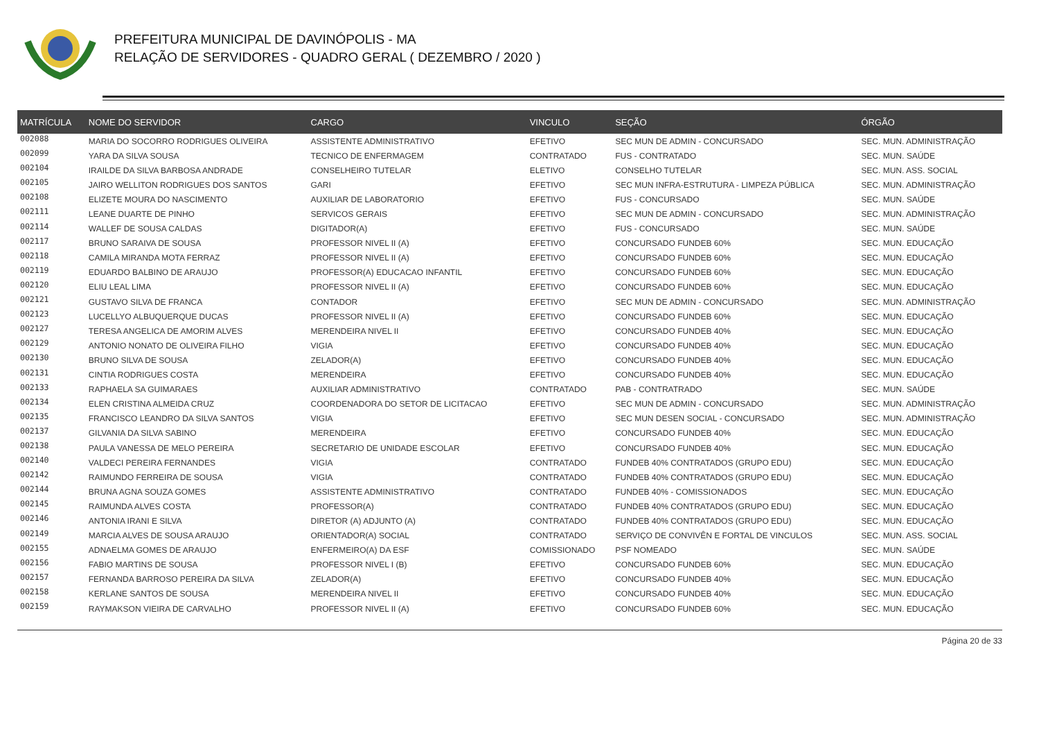PREFEITURA MUNICIPAL DE DAVINÓPOLIS - MA
RELAÇÃO DE SERVIDORES - QUADRO GERAL ( DEZEMBRO / 2020 )
| MATRÍCULA | NOME DO SERVIDOR | CARGO | VINCULO | SEÇÃO | ÓRGÃO |
| --- | --- | --- | --- | --- | --- |
| 002088 | MARIA DO SOCORRO RODRIGUES OLIVEIRA | ASSISTENTE ADMINISTRATIVO | EFETIVO | SEC MUN DE ADMIN - CONCURSADO | SEC. MUN. ADMINISTRAÇÃO |
| 002099 | YARA DA SILVA SOUSA | TECNICO DE ENFERMAGEM | CONTRATADO | FUS - CONTRATADO | SEC. MUN. SAÚDE |
| 002104 | IRAILDE DA SILVA BARBOSA ANDRADE | CONSELHEIRO TUTELAR | ELETIVO | CONSELHO TUTELAR | SEC. MUN. ASS. SOCIAL |
| 002105 | JAIRO WELLITON RODRIGUES DOS SANTOS | GARI | EFETIVO | SEC MUN INFRA-ESTRUTURA - LIMPEZA PÚBLICA | SEC. MUN. ADMINISTRAÇÃO |
| 002108 | ELIZETE MOURA DO NASCIMENTO | AUXILIAR DE LABORATORIO | EFETIVO | FUS - CONCURSADO | SEC. MUN. SAÚDE |
| 002111 | LEANE DUARTE DE PINHO | SERVICOS GERAIS | EFETIVO | SEC MUN DE ADMIN - CONCURSADO | SEC. MUN. ADMINISTRAÇÃO |
| 002114 | WALLEF DE SOUSA CALDAS | DIGITADOR(A) | EFETIVO | FUS - CONCURSADO | SEC. MUN. SAÚDE |
| 002117 | BRUNO SARAIVA DE SOUSA | PROFESSOR NIVEL II (A) | EFETIVO | CONCURSADO FUNDEB 60% | SEC. MUN. EDUCAÇÃO |
| 002118 | CAMILA MIRANDA MOTA FERRAZ | PROFESSOR NIVEL II (A) | EFETIVO | CONCURSADO FUNDEB 60% | SEC. MUN. EDUCAÇÃO |
| 002119 | EDUARDO BALBINO DE ARAUJO | PROFESSOR(A) EDUCACAO INFANTIL | EFETIVO | CONCURSADO FUNDEB 60% | SEC. MUN. EDUCAÇÃO |
| 002120 | ELIU LEAL LIMA | PROFESSOR NIVEL II (A) | EFETIVO | CONCURSADO FUNDEB 60% | SEC. MUN. EDUCAÇÃO |
| 002121 | GUSTAVO SILVA DE FRANCA | CONTADOR | EFETIVO | SEC MUN DE ADMIN - CONCURSADO | SEC. MUN. ADMINISTRAÇÃO |
| 002123 | LUCELLYO ALBUQUERQUE DUCAS | PROFESSOR NIVEL II (A) | EFETIVO | CONCURSADO FUNDEB 60% | SEC. MUN. EDUCAÇÃO |
| 002127 | TERESA ANGELICA DE AMORIM ALVES | MERENDEIRA NIVEL II | EFETIVO | CONCURSADO FUNDEB 40% | SEC. MUN. EDUCAÇÃO |
| 002129 | ANTONIO NONATO DE OLIVEIRA FILHO | VIGIA | EFETIVO | CONCURSADO FUNDEB 40% | SEC. MUN. EDUCAÇÃO |
| 002130 | BRUNO SILVA DE SOUSA | ZELADOR(A) | EFETIVO | CONCURSADO FUNDEB 40% | SEC. MUN. EDUCAÇÃO |
| 002131 | CINTIA RODRIGUES COSTA | MERENDEIRA | EFETIVO | CONCURSADO FUNDEB 40% | SEC. MUN. EDUCAÇÃO |
| 002133 | RAPHAELA SA GUIMARAES | AUXILIAR ADMINISTRATIVO | CONTRATADO | PAB - CONTRATRADO | SEC. MUN. SAÚDE |
| 002134 | ELEN CRISTINA ALMEIDA CRUZ | COORDENADORA DO SETOR DE LICITACAO | EFETIVO | SEC MUN DE ADMIN - CONCURSADO | SEC. MUN. ADMINISTRAÇÃO |
| 002135 | FRANCISCO LEANDRO DA SILVA SANTOS | VIGIA | EFETIVO | SEC MUN DESEN SOCIAL - CONCURSADO | SEC. MUN. ADMINISTRAÇÃO |
| 002137 | GILVANIA DA SILVA SABINO | MERENDEIRA | EFETIVO | CONCURSADO FUNDEB 40% | SEC. MUN. EDUCAÇÃO |
| 002138 | PAULA VANESSA DE MELO PEREIRA | SECRETARIO DE UNIDADE ESCOLAR | EFETIVO | CONCURSADO FUNDEB 40% | SEC. MUN. EDUCAÇÃO |
| 002140 | VALDECI PEREIRA FERNANDES | VIGIA | CONTRATADO | FUNDEB 40% CONTRATADOS (GRUPO EDU) | SEC. MUN. EDUCAÇÃO |
| 002142 | RAIMUNDO FERREIRA DE SOUSA | VIGIA | CONTRATADO | FUNDEB 40% CONTRATADOS (GRUPO EDU) | SEC. MUN. EDUCAÇÃO |
| 002144 | BRUNA AGNA SOUZA GOMES | ASSISTENTE ADMINISTRATIVO | CONTRATADO | FUNDEB 40% - COMISSIONADOS | SEC. MUN. EDUCAÇÃO |
| 002145 | RAIMUNDA ALVES COSTA | PROFESSOR(A) | CONTRATADO | FUNDEB 40% CONTRATADOS (GRUPO EDU) | SEC. MUN. EDUCAÇÃO |
| 002146 | ANTONIA IRANI E SILVA | DIRETOR (A) ADJUNTO (A) | CONTRATADO | FUNDEB 40% CONTRATADOS (GRUPO EDU) | SEC. MUN. EDUCAÇÃO |
| 002149 | MARCIA ALVES DE SOUSA ARAUJO | ORIENTADOR(A) SOCIAL | CONTRATADO | SERVIÇO DE CONVIVÊN E FORTAL DE VINCULOS | SEC. MUN. ASS. SOCIAL |
| 002155 | ADNAELMA GOMES DE ARAUJO | ENFERMEIRO(A) DA ESF | COMISSIONADO | PSF NOMEADO | SEC. MUN. SAÚDE |
| 002156 | FABIO MARTINS DE SOUSA | PROFESSOR NIVEL I (B) | EFETIVO | CONCURSADO FUNDEB 60% | SEC. MUN. EDUCAÇÃO |
| 002157 | FERNANDA BARROSO PEREIRA DA SILVA | ZELADOR(A) | EFETIVO | CONCURSADO FUNDEB 40% | SEC. MUN. EDUCAÇÃO |
| 002158 | KERLANE SANTOS DE SOUSA | MERENDEIRA NIVEL II | EFETIVO | CONCURSADO FUNDEB 40% | SEC. MUN. EDUCAÇÃO |
| 002159 | RAYMAKSON VIEIRA DE CARVALHO | PROFESSOR NIVEL II (A) | EFETIVO | CONCURSADO FUNDEB 60% | SEC. MUN. EDUCAÇÃO |
Página 20 de 33